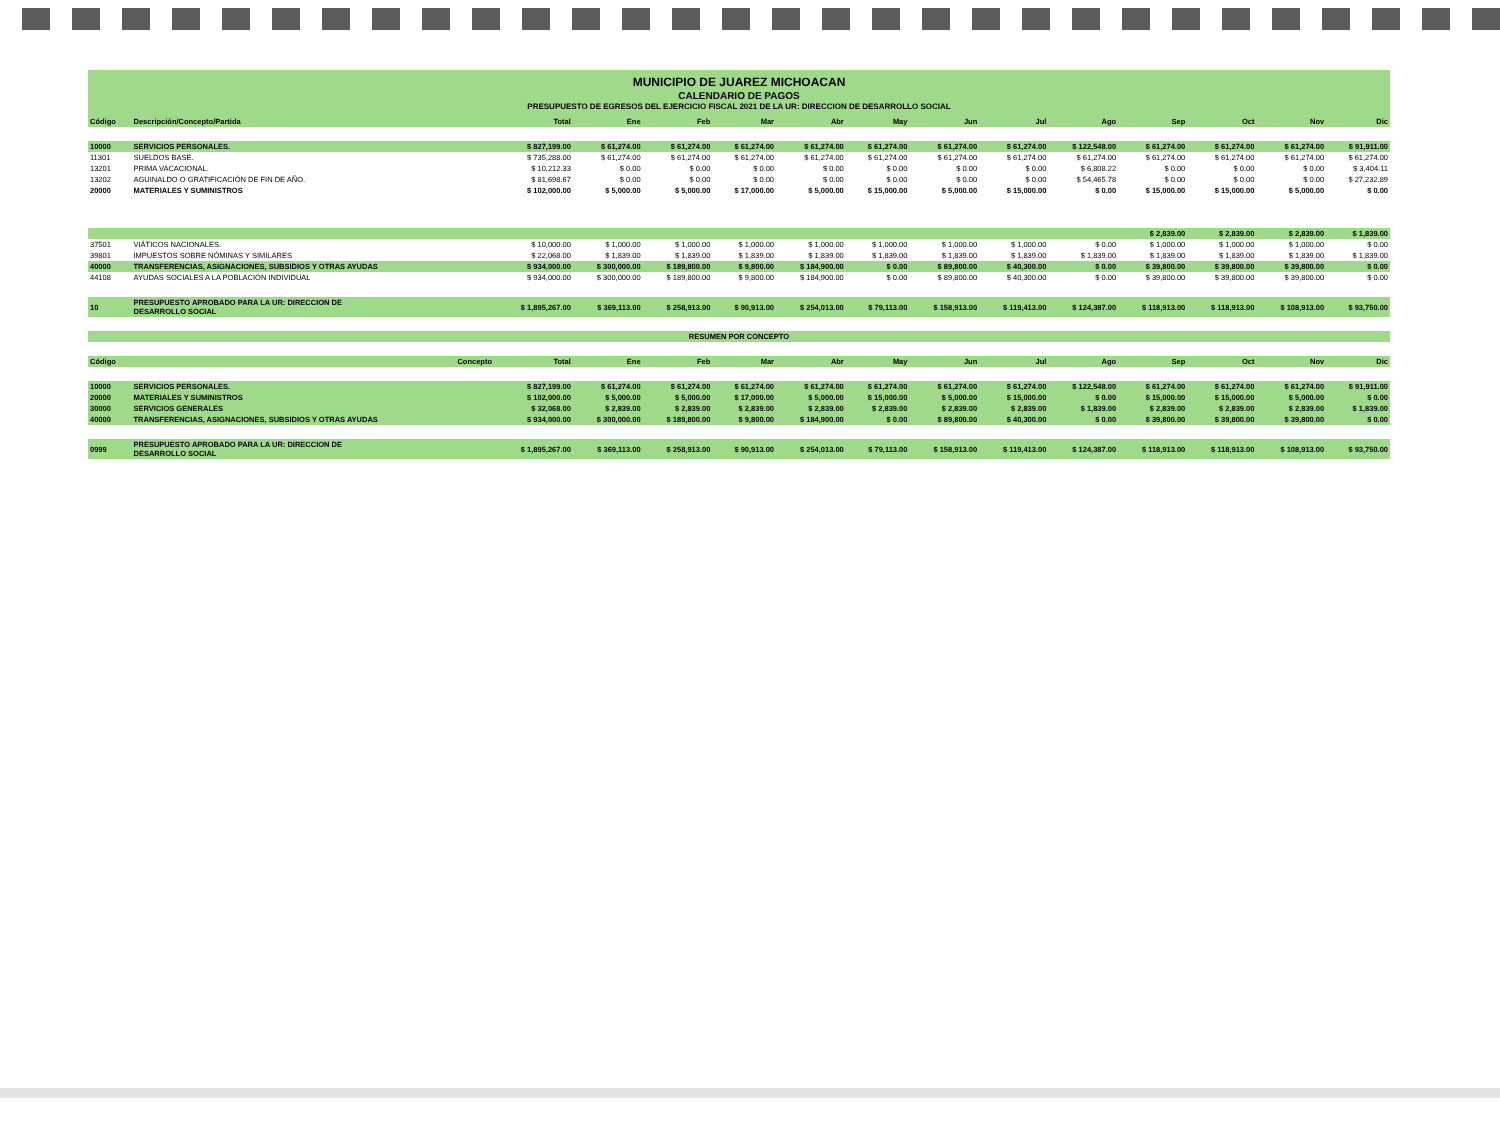MUNICIPIO DE JUAREZ MICHOACAN
CALENDARIO DE PAGOS
PRESUPUESTO DE EGRESOS DEL EJERCICIO FISCAL 2021 DE LA UR: DIRECCION DE DESARROLLO SOCIAL
| Código | Descripción/Concepto/Partida | Total | Ene | Feb | Mar | Abr | May | Jun | Jul | Ago | Sep | Oct | Nov | Dic |
| --- | --- | --- | --- | --- | --- | --- | --- | --- | --- | --- | --- | --- | --- | --- |
| 10000 | SERVICIOS PERSONALES. | $ 827,199.00 | $ 61,274.00 | $ 61,274.00 | $ 61,274.00 | $ 61,274.00 | $ 61,274.00 | $ 61,274.00 | $ 61,274.00 | $ 122,548.00 | $ 61,274.00 | $ 61,274.00 | $ 61,274.00 | $ 91,911.00 |
| 11301 | SUELDOS BASE. | $ 735,288.00 | $ 61,274.00 | $ 61,274.00 | $ 61,274.00 | $ 61,274.00 | $ 61,274.00 | $ 61,274.00 | $ 61,274.00 | $ 61,274.00 | $ 61,274.00 | $ 61,274.00 | $ 61,274.00 | $ 61,274.00 |
| 13201 | PRIMA VACACIONAL. | $ 10,212.33 | $ 0.00 | $ 0.00 | $ 0.00 | $ 0.00 | $ 0.00 | $ 0.00 | $ 0.00 | $ 6,808.22 | $ 0.00 | $ 0.00 | $ 0.00 | $ 3,404.11 |
| 13202 | AGUINALDO O GRATIFICACIÓN DE FIN DE AÑO. | $ 81,698.67 | $ 0.00 | $ 0.00 | $ 0.00 | $ 0.00 | $ 0.00 | $ 0.00 | $ 0.00 | $ 54,465.78 | $ 0.00 | $ 0.00 | $ 0.00 | $ 27,232.89 |
| 20000 | MATERIALES Y SUMINISTROS | $ 102,000.00 | $ 5,000.00 | $ 5,000.00 | $ 17,000.00 | $ 5,000.00 | $ 15,000.00 | $ 5,000.00 | $ 15,000.00 | $ 0.00 | $ 15,000.00 | $ 15,000.00 | $ 5,000.00 | $ 0.00 |
| | | | | | | | | | | | $ 2,839.00 | $ 2,839.00 | $ 2,839.00 | $ 1,839.00 |
| 37501 | VIÁTICOS NACIONALES. | $ 10,000.00 | $ 1,000.00 | $ 1,000.00 | $ 1,000.00 | $ 1,000.00 | $ 1,000.00 | $ 1,000.00 | $ 1,000.00 | $ 0.00 | $ 1,000.00 | $ 1,000.00 | $ 1,000.00 | $ 0.00 |
| 39801 | IMPUESTOS SOBRE NÓMINAS Y SIMILARES | $ 22,068.00 | $ 1,839.00 | $ 1,839.00 | $ 1,839.00 | $ 1,839.00 | $ 1,839.00 | $ 1,839.00 | $ 1,839.00 | $ 1,839.00 | $ 1,839.00 | $ 1,839.00 | $ 1,839.00 | $ 1,839.00 |
| 40000 | TRANSFERENCIAS, ASIGNACIONES, SUBSIDIOS Y OTRAS AYUDAS | $ 934,000.00 | $ 300,000.00 | $ 189,800.00 | $ 9,800.00 | $ 184,900.00 | $ 0.00 | $ 89,800.00 | $ 40,300.00 | $ 0.00 | $ 39,800.00 | $ 39,800.00 | $ 39,800.00 | $ 0.00 |
| 44108 | AYUDAS SOCIALES A LA POBLACIÓN INDIVIDUAL | $ 934,000.00 | $ 300,000.00 | $ 189,800.00 | $ 9,800.00 | $ 184,900.00 | $ 0.00 | $ 89,800.00 | $ 40,300.00 | $ 0.00 | $ 39,800.00 | $ 39,800.00 | $ 39,800.00 | $ 0.00 |
| 10 | PRESUPUESTO APROBADO PARA LA UR: DIRECCION DE DESARROLLO SOCIAL | $ 1,895,267.00 | $ 369,113.00 | $ 258,913.00 | $ 90,913.00 | $ 254,013.00 | $ 79,113.00 | $ 158,913.00 | $ 119,413.00 | $ 124,387.00 | $ 118,913.00 | $ 118,913.00 | $ 108,913.00 | $ 93,750.00 |
| RESUMEN POR CONCEPTO | | | | | | | | | | | | | | |
| Código | Concepto | Total | Ene | Feb | Mar | Abr | May | Jun | Jul | Ago | Sep | Oct | Nov | Dic |
| 10000 | SERVICIOS PERSONALES. | $ 827,199.00 | $ 61,274.00 | $ 61,274.00 | $ 61,274.00 | $ 61,274.00 | $ 61,274.00 | $ 61,274.00 | $ 61,274.00 | $ 122,548.00 | $ 61,274.00 | $ 61,274.00 | $ 61,274.00 | $ 91,911.00 |
| 20000 | MATERIALES Y SUMINISTROS | $ 102,000.00 | $ 5,000.00 | $ 5,000.00 | $ 17,000.00 | $ 5,000.00 | $ 15,000.00 | $ 5,000.00 | $ 15,000.00 | $ 0.00 | $ 15,000.00 | $ 15,000.00 | $ 5,000.00 | $ 0.00 |
| 30000 | SERVICIOS GENERALES | $ 32,068.00 | $ 2,839.00 | $ 2,839.00 | $ 2,839.00 | $ 2,839.00 | $ 2,839.00 | $ 2,839.00 | $ 2,839.00 | $ 1,839.00 | $ 2,839.00 | $ 2,839.00 | $ 2,839.00 | $ 1,839.00 |
| 40000 | TRANSFERENCIAS, ASIGNACIONES, SUBSIDIOS Y OTRAS AYUDAS | $ 934,000.00 | $ 300,000.00 | $ 189,800.00 | $ 9,800.00 | $ 184,900.00 | $ 0.00 | $ 89,800.00 | $ 40,300.00 | $ 0.00 | $ 39,800.00 | $ 39,800.00 | $ 39,800.00 | $ 0.00 |
| 0999 | PRESUPUESTO APROBADO PARA LA UR: DIRECCION DE DESARROLLO SOCIAL | $ 1,895,267.00 | $ 369,113.00 | $ 258,913.00 | $ 90,913.00 | $ 254,013.00 | $ 79,113.00 | $ 158,913.00 | $ 119,413.00 | $ 124,387.00 | $ 118,913.00 | $ 118,913.00 | $ 108,913.00 | $ 93,750.00 |